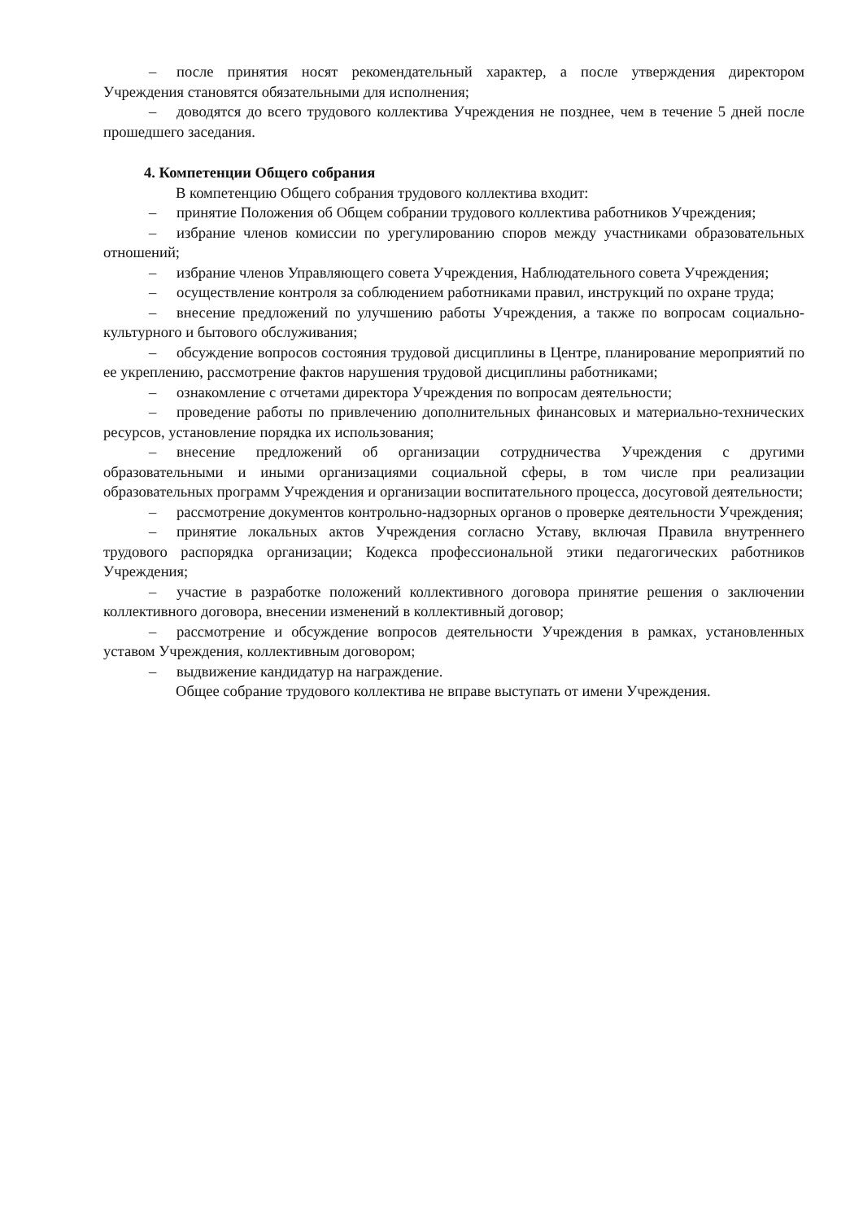– после принятия носят рекомендательный характер, а после утверждения директором Учреждения становятся обязательными для исполнения;
– доводятся до всего трудового коллектива Учреждения не позднее, чем в течение 5 дней после прошедшего заседания.
4. Компетенции Общего собрания
В компетенцию Общего собрания трудового коллектива входит:
– принятие Положения об Общем собрании трудового коллектива работников Учреждения;
– избрание членов комиссии по урегулированию споров между участниками образовательных отношений;
– избрание членов Управляющего совета Учреждения, Наблюдательного совета Учреждения;
– осуществление контроля за соблюдением работниками правил, инструкций по охране труда;
– внесение предложений по улучшению работы Учреждения, а также по вопросам социально-культурного и бытового обслуживания;
– обсуждение вопросов состояния трудовой дисциплины в Центре, планирование мероприятий по ее укреплению, рассмотрение фактов нарушения трудовой дисциплины работниками;
– ознакомление с отчетами директора Учреждения по вопросам деятельности;
– проведение работы по привлечению дополнительных финансовых и материально-технических ресурсов, установление порядка их использования;
– внесение предложений об организации сотрудничества Учреждения с другими образовательными и иными организациями социальной сферы, в том числе при реализации образовательных программ Учреждения и организации воспитательного процесса, досуговой деятельности;
– рассмотрение документов контрольно-надзорных органов о проверке деятельности Учреждения;
– принятие локальных актов Учреждения согласно Уставу, включая Правила внутреннего трудового распорядка организации; Кодекса профессиональной этики педагогических работников Учреждения;
– участие в разработке положений коллективного договора принятие решения о заключении коллективного договора, внесении изменений в коллективный договор;
– рассмотрение и обсуждение вопросов деятельности Учреждения в рамках, установленных уставом Учреждения, коллективным договором;
– выдвижение кандидатур на награждение.
Общее собрание трудового коллектива не вправе выступать от имени Учреждения.